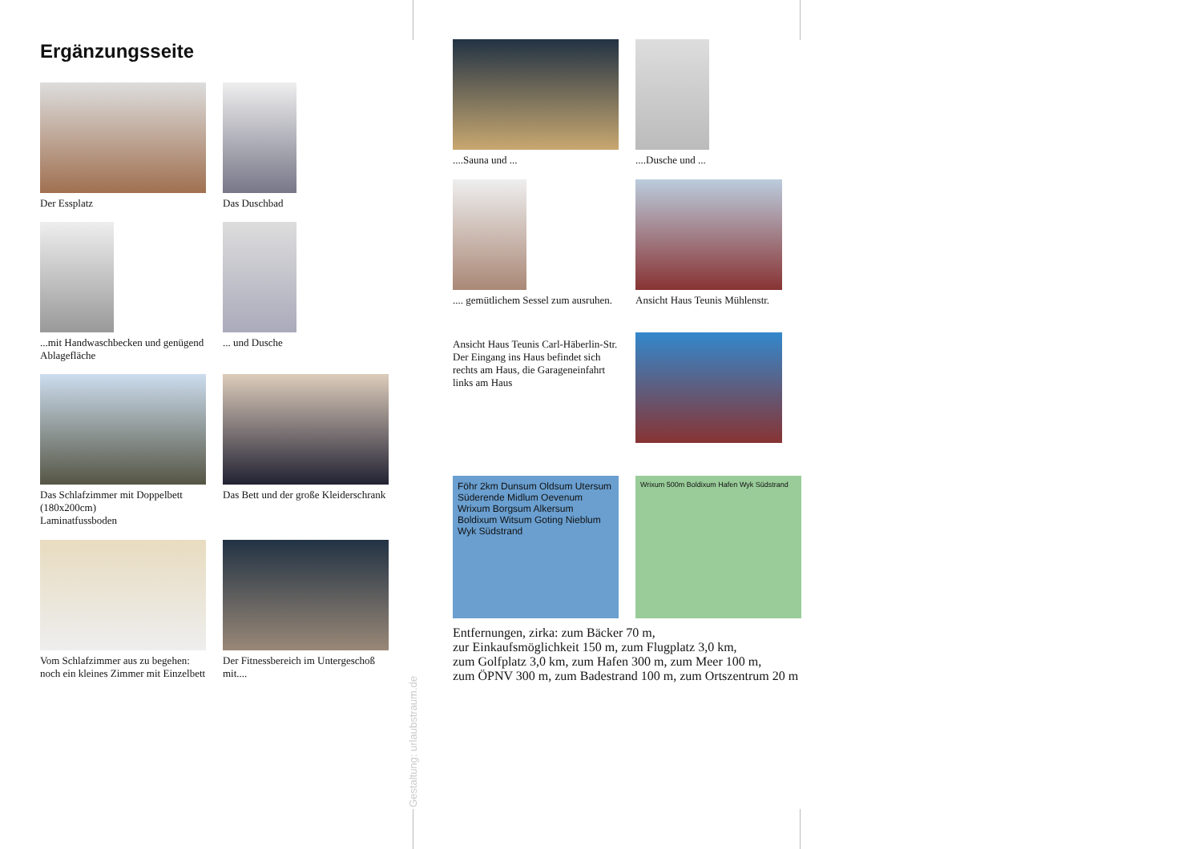Ergänzungsseite
Der Essplatz Das Duschbad
...mit Handwaschbecken und genügend Ablagefläche
... und Dusche
Das Schlafzimmer mit Doppelbett (180x200cm)
Laminatfussboden
Das Bett und der große Kleiderschrank
Vom Schlafzimmer aus zu begehen: noch ein kleines Zimmer mit Einzelbett
Der Fitnessbereich im Untergeschoß mit....
Gestaltung: urlaubstraum.de
....Sauna und ... ....Dusche und ...
.... gemütlichem Sessel zum ausruhen.
Ansicht Haus Teunis Mühlenstr.
Ansicht Haus Teunis Carl-Häberlin-Str.
Der Eingang ins Haus befindet sich rechts am Haus, die Garageneinfahrt links am Haus
Föhr 2km Dunsum Oldsum Utersum Süderende Midlum Oevenum Wrixum Borgsum Alkersum Boldixum Witsum Goting Nieblum Wyk Südstrand
Wrixum 500m Boldixum Hafen Wyk Südstrand
Entfernungen, zirka: zum Bäcker 70 m,
zur Einkaufsmöglichkeit 150 m, zum Flugplatz 3,0 km,
zum Golfplatz 3,0 km, zum Hafen 300 m, zum Meer 100 m,
zum ÖPNV 300 m, zum Badestrand 100 m, zum Ortszentrum 20 m